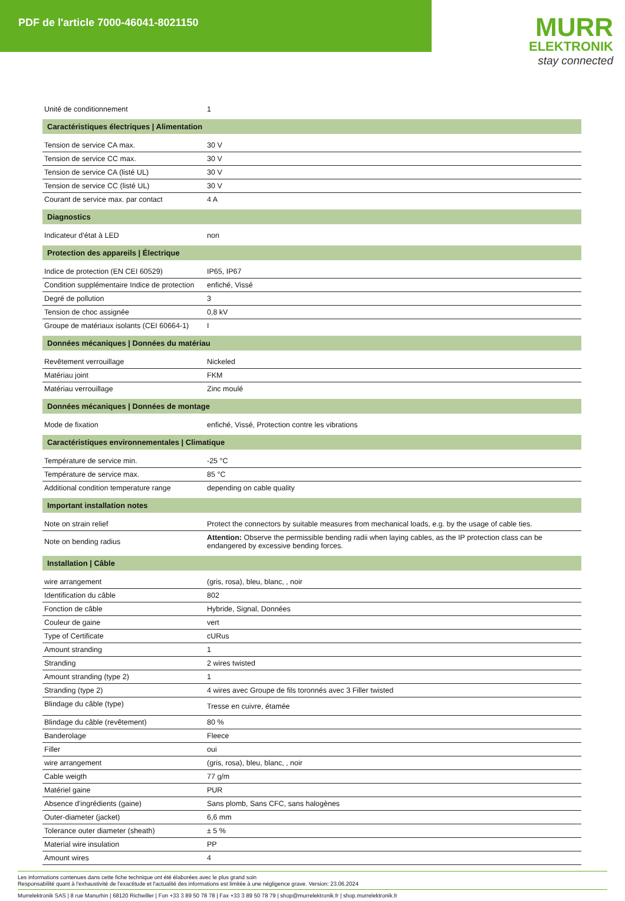PDF de l'article 7000-46041-8021150
MURR
ELEKTRONIK
stay connected
| Unité de conditionnement | 1 |
| Caractéristiques électriques / Alimentation | |
| Tension de service CA max. | 30 V |
| Tension de service CC max. | 30 V |
| Tension de service CA (listé UL) | 30 V |
| Tension de service CC (listé UL) | 30 V |
| Courant de service max. par contact | 4 A |
| Diagnostics | |
| Indicateur d'état à LED | non |
| Protection des appareils / Électrique | |
| Indice de protection (EN CEI 60529) | IP65, IP67 |
| Condition supplémentaire Indice de protection | enfiché, Vissé |
| Degré de pollution | 3 |
| Tension de choc assignée | 0,8 kV |
| Groupe de matériaux isolants (CEI 60664-1) | I |
| Données mécaniques / Données du matériau | |
| Revêtement verrouillage | Nickeled |
| Matériau joint | FKM |
| Matériau verrouillage | Zinc moulé |
| Données mécaniques / Données de montage | |
| Mode de fixation | enfiché, Vissé, Protection contre les vibrations |
| Caractéristiques environnementales / Climatique | |
| Température de service min. | -25 °C |
| Température de service max. | 85 °C |
| Additional condition temperature range | depending on cable quality |
| Important installation notes | |
| Note on strain relief | Protect the connectors by suitable measures from mechanical loads, e.g. by the usage of cable ties. |
| Note on bending radius | Attention: Observe the permissible bending radii when laying cables, as the IP protection class can be endangered by excessive bending forces. |
| Installation / Câble | |
| wire arrangement | (gris, rosa), bleu, blanc, , noir |
| Identification du câble | 802 |
| Fonction de câble | Hybride, Signal, Données |
| Couleur de gaine | vert |
| Type of Certificate | cURus |
| Amount stranding | 1 |
| Stranding | 2 wires twisted |
| Amount stranding (type 2) | 1 |
| Stranding (type 2) | 4 wires avec Groupe de fils toronnés avec 3 Filler twisted |
| Blindage du câble (type) | Tresse en cuivre, étamée |
| Blindage du câble (revêtement) | 80 % |
| Banderolage | Fleece |
| Filler | oui |
| wire arrangement | (gris, rosa), bleu, blanc, , noir |
| Cable weigth | 77 g/m |
| Matériel gaine | PUR |
| Absence d'ingrédients (gaine) | Sans plomb, Sans CFC, sans halogènes |
| Outer-diameter (jacket) | 6,6 mm |
| Tolerance outer diameter (sheath) | ± 5 % |
| Material wire insulation | PP |
| Amount wires | 4 |
Les informations contenues dans cette fiche technique ont été élaborées avec le plus grand soin
Responsabilité quant à l'exhaustivité de l'exactitude et l'actualité des informations est limitée à une négligence grave. Version: 23.06.2024
Murrelektronik SAS | 8 rue Manurhin | 68120 Richwiller | Fon +33 3 89 50 78 78 | Fax +33 3 89 50 78 79 | shop@murrelektronik.fr | shop.murrelektronik.fr